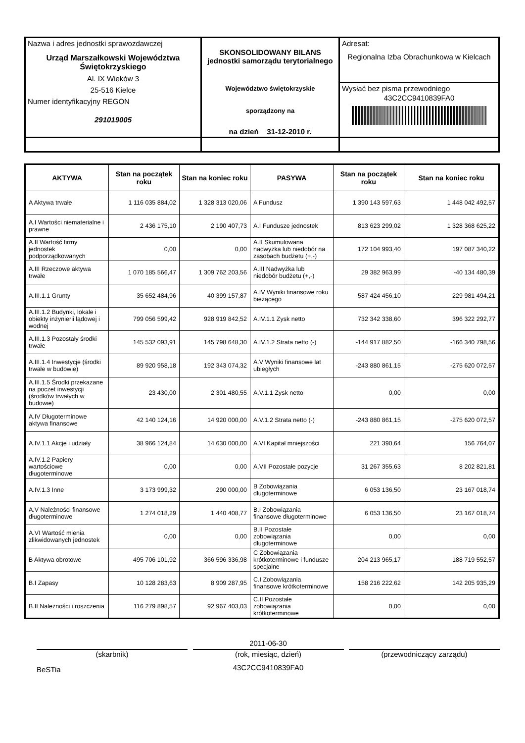| Nazwa i adres jednostki sprawozdawczej Urząd Marszałkowski Województwa Świętokrzyskiego Al. IX Wieków 3 25-516 Kielce Numer identyfikacyjny REGON 291019005 | SKONSOLIDOWANY BILANS jednostki samorządu terytorialnego Województwo świętokrzyskie sporządzony na na dzień 31-12-2010 r. | Adresat: Regionalna Izba Obrachunkowa w Kielcach Wysłać bez pisma przewodniego 43C2CC9410839FA0 |
| AKTYWA | Stan na początek roku | Stan na koniec roku | PASYWA | Stan na początek roku | Stan na koniec roku |
| --- | --- | --- | --- | --- | --- |
| A Aktywa trwałe | 1 116 035 884,02 | 1 328 313 020,06 | A Fundusz | 1 390 143 597,63 | 1 448 042 492,57 |
| A.I Wartości niematerialne i prawne | 2 436 175,10 | 2 190 407,73 | A.I Fundusze jednostek | 813 623 299,02 | 1 328 368 625,22 |
| A.II Wartość firmy jednostek podporządkowanych | 0,00 | 0,00 | A.II Skumulowana nadwyżka lub niedobór na zasobach budżetu (+,-) | 172 104 993,40 | 197 087 340,22 |
| A.III Rzeczowe aktywa trwałe | 1 070 185 566,47 | 1 309 762 203,56 | A.III Nadwyżka lub niedobór budżetu (+,-) | 29 382 963,99 | -40 134 480,39 |
| A.III.1.1 Grunty | 35 652 484,96 | 40 399 157,87 | A.IV Wyniki finansowe roku bieżącego | 587 424 456,10 | 229 981 494,21 |
| A.III.1.2 Budynki, lokale i obiekty inżynierii lądowej i wodnej | 799 056 599,42 | 928 919 842,52 | A.IV.1.1 Zysk netto | 732 342 338,60 | 396 322 292,77 |
| A.III.1.3 Pozostały środki trwałe | 145 532 093,91 | 145 798 648,30 | A.IV.1.2 Strata netto (-) | -144 917 882,50 | -166 340 798,56 |
| A.III.1.4 Inwestycje (środki trwałe w budowie) | 89 920 958,18 | 192 343 074,32 | A.V Wyniki finansowe lat ubiegłych | -243 880 861,15 | -275 620 072,57 |
| A.III.1.5 Środki przekazane na poczet inwestycji (środków trwałych w budowie) | 23 430,00 | 2 301 480,55 | A.V.1.1 Zysk netto | 0,00 | 0,00 |
| A.IV Długoterminowe aktywa finansowe | 42 140 124,16 | 14 920 000,00 | A.V.1.2 Strata netto (-) | -243 880 861,15 | -275 620 072,57 |
| A.IV.1.1 Akcje i udziały | 38 966 124,84 | 14 630 000,00 | A.VI Kapitał mniejszości | 221 390,64 | 156 764,07 |
| A.IV.1.2 Papiery wartościowe długoterminowe | 0,00 | 0,00 | A.VII Pozostałe pozycje | 31 267 355,63 | 8 202 821,81 |
| A.IV.1.3 Inne | 3 173 999,32 | 290 000,00 | B Zobowiązania długoterminowe | 6 053 136,50 | 23 167 018,74 |
| A.V Należności finansowe długoterminowe | 1 274 018,29 | 1 440 408,77 | B.I Zobowiązania finansowe długoterminowe | 6 053 136,50 | 23 167 018,74 |
| A.VI Wartość mienia zlikwidowanych jednostek | 0,00 | 0,00 | B.II Pozostałe zobowiązania długoterminowe | 0,00 | 0,00 |
| B Aktywa obrotowe | 495 706 101,92 | 366 596 336,98 | C Zobowiązania krótkoterminowe i fundusze specjalne | 204 213 965,17 | 188 719 552,57 |
| B.I Zapasy | 10 128 283,63 | 8 909 287,95 | C.I Zobowiązania finansowe krótkoterminowe | 158 216 222,62 | 142 205 935,29 |
| B.II Należności i roszczenia | 116 279 898,57 | 92 967 403,03 | C.II Pozostałe zobowiązania krótkoterminowe | 0,00 | 0,00 |
(skarbnik)
BeSTia
2011-06-30
(rok, miesiąc, dzień)
43C2CC9410839FA0
(przewodniczący zarządu)